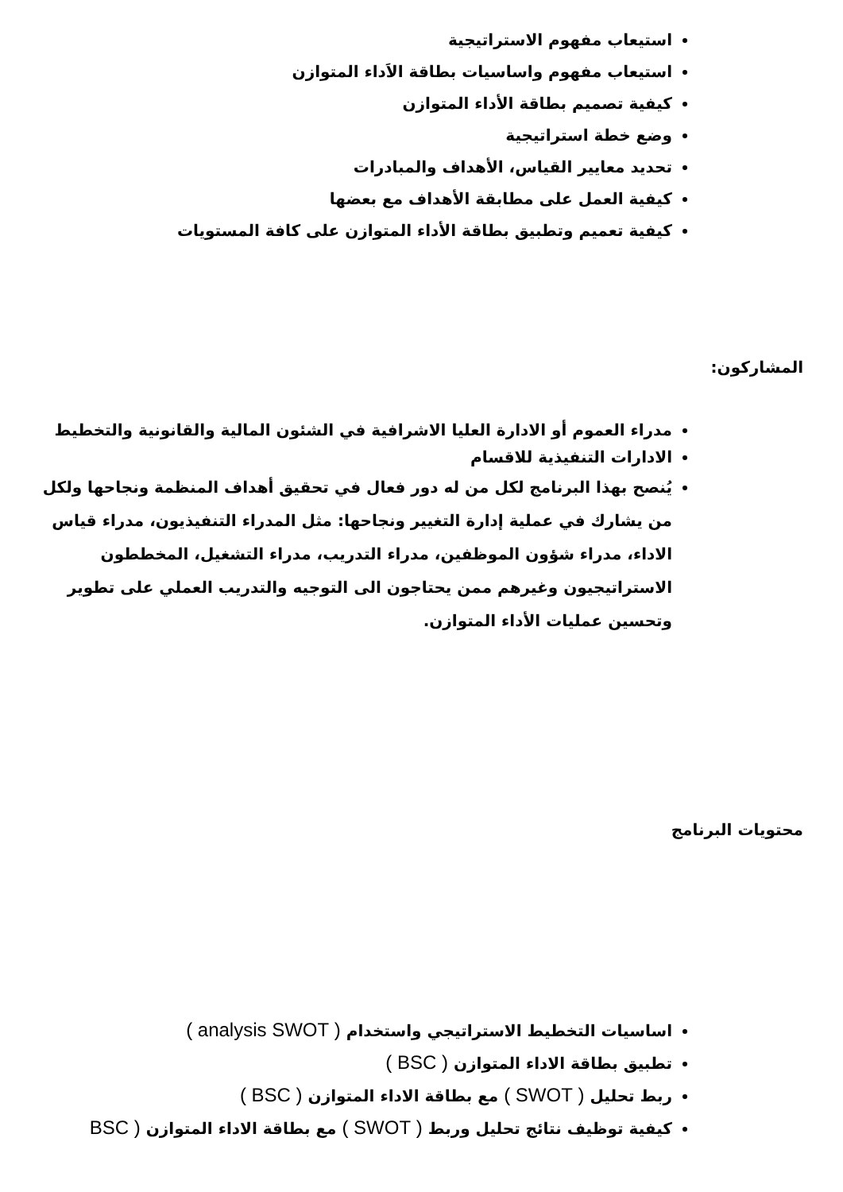استيعاب مفهوم الاستراتيجية
استيعاب مفهوم واساسيات بطاقة الاَداء المتوازن
كيفية تصميم بطاقة الأداء المتوازن
وضع خطة استراتيجية
تحديد معايير القياس، الأهداف والمبادرات
كيفية العمل على مطابقة الأهداف مع بعضها
كيفية تعميم وتطبيق بطاقة الأداء المتوازن على كافة المستويات
المشاركون:
مدراء العموم أو الادارة العليا الاشرافية في الشئون المالية والقانونية والتخطيط
الادارات التنفيذية للاقسام
يُنصح بهذا البرنامج لكل من له دور فعال في تحقيق أهداف المنظمة ونجاحها ولكل من يشارك في عملية إدارة التغيير ونجاحها: مثل المدراء التنفيذيون، مدراء قياس الاداء، مدراء شؤون الموظفين، مدراء التدريب، مدراء التشغيل، المخططون الاستراتيجيون وغيرهم ممن يحتاجون الى التوجيه والتدريب العملي على تطوير وتحسين عمليات الأداء المتوازن.
محتويات البرنامج
اساسيات التخطيط الاستراتيجي واستخدام ( analysis SWOT )
تطبيق بطاقة الاداء المتوازن ( BSC )
ربط تحليل ( SWOT ) مع بطاقة الاداء المتوازن ( BSC )
كيفية توظيف نتائج تحليل وربط ( SWOT ) مع بطاقة الاداء المتوازن ( BSC